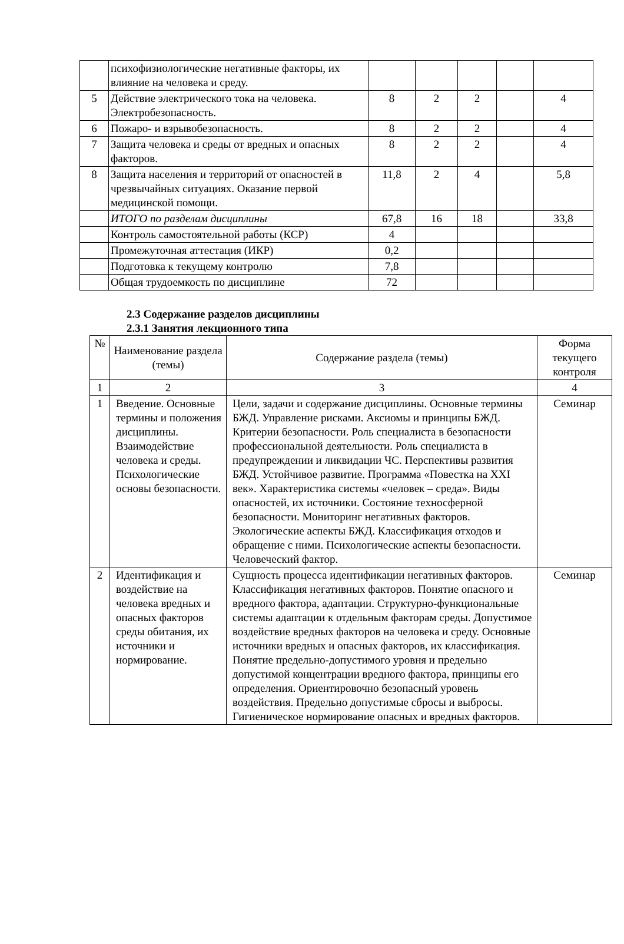| | психофизиологические негативные факторы, их влияние на человека и среду. | | | | | |
| 5 | Действие электрического тока на человека. Электробезопасность. | 8 | 2 | 2 | | 4 |
| 6 | Пожаро- и взрывобезопасность. | 8 | 2 | 2 | | 4 |
| 7 | Защита человека и среды от вредных и опасных факторов. | 8 | 2 | 2 | | 4 |
| 8 | Защита населения и территорий от опасностей в чрезвычайных ситуациях. Оказание первой медицинской помощи. | 11,8 | 2 | 4 | | 5,8 |
| | ИТОГО по разделам дисциплины | 67,8 | 16 | 18 | | 33,8 |
| | Контроль самостоятельной работы (КСР) | 4 | | | | |
| | Промежуточная аттестация (ИКР) | 0,2 | | | | |
| | Подготовка к текущему контролю | 7,8 | | | | |
| | Общая трудоемкость по дисциплине | 72 | | | | |
2.3 Содержание разделов дисциплины
2.3.1 Занятия лекционного типа
| № | Наименование раздела (темы) | Содержание раздела (темы) | Форма текущего контроля |
| --- | --- | --- | --- |
| 1 | 2 | 3 | 4 |
| 1 | Введение. Основные термины и положения дисциплины. Взаимодействие человека и среды. Психологические основы безопасности. | Цели, задачи и содержание дисциплины. Основные термины БЖД. Управление рисками. Аксиомы и принципы БЖД. Критерии безопасности. Роль специалиста в безопасности профессиональной деятельности. Роль специалиста в предупреждении и ликвидации ЧС. Перспективы развития БЖД. Устойчивое развитие. Программа «Повестка на XXI век». Характеристика системы «человек – среда». Виды опасностей, их источники. Состояние техносферной безопасности. Мониторинг негативных факторов. Экологические аспекты БЖД. Классификация отходов и обращение с ними. Психологические аспекты безопасности. Человеческий фактор. | Семинар |
| 2 | Идентификация и воздействие на человека вредных и опасных факторов среды обитания, их источники и нормирование. | Сущность процесса идентификации негативных факторов. Классификация негативных факторов. Понятие опасного и вредного фактора, адаптации. Структурно-функциональные системы адаптации к отдельным факторам среды. Допустимое воздействие вредных факторов на человека и среду. Основные источники вредных и опасных факторов, их классификация. Понятие предельно-допустимого уровня и предельно допустимой концентрации вредного фактора, принципы его определения. Ориентировочно безопасный уровень воздействия. Предельно допустимые сбросы и выбросы. Гигиеническое нормирование опасных и вредных факторов. | Семинар |